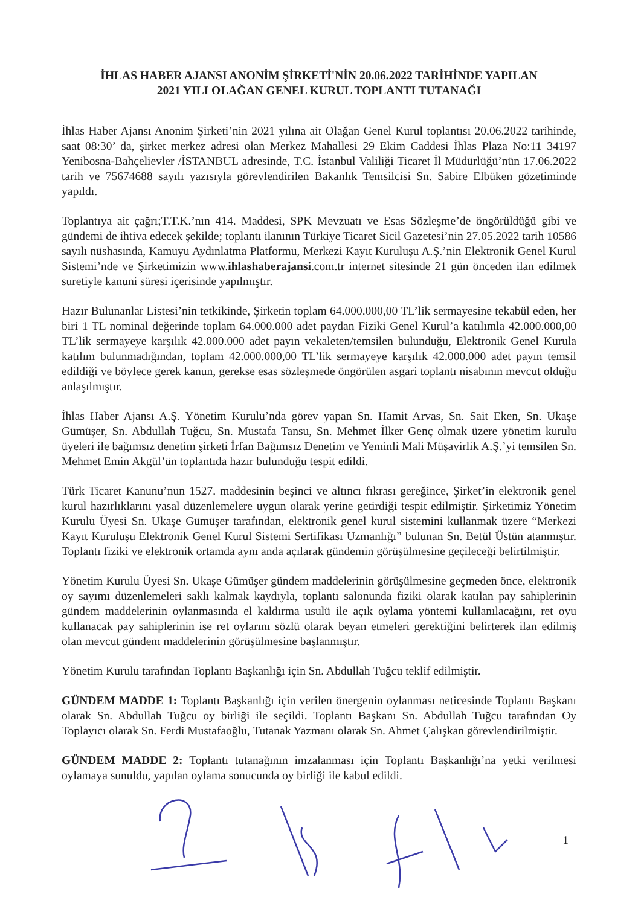İHLAS HABER AJANSI ANONİM ŞİRKETİ'NİN 20.06.2022 TARİHİNDE YAPILAN
2021 YILI OLAĞAN GENEL KURUL TOPLANTI TUTANAĞI
İhlas Haber Ajansı Anonim Şirketi’nin 2021 yılına ait Olağan Genel Kurul toplantısı 20.06.2022 tarihinde, saat 08:30’ da, şirket merkez adresi olan Merkez Mahallesi 29 Ekim Caddesi İhlas Plaza No:11 34197 Yenibosna-Bahçelievler /İSTANBUL adresinde, T.C. İstanbul Valiliği Ticaret İl Müdürlüğü’nün 17.06.2022 tarih ve 75674688 sayılı yazısıyla görevlendirilen Bakanlık Temsilcisi Sn. Sabire Elbüken gözetiminde yapıldı.
Toplantıya ait çağrı;T.T.K.’nın 414. Maddesi, SPK Mevzuatı ve Esas Sözleşme’de öngörüldüğü gibi ve gündemi de ihtiva edecek şekilde; toplantı ilanının Türkiye Ticaret Sicil Gazetesi’nin 27.05.2022 tarih 10586 sayılı nüshasında, Kamuyu Aydınlatma Platformu, Merkezi Kayıt Kuruluşu A.Ş.’nin Elektronik Genel Kurul Sistemi’nde ve Şirketimizin www.ihlashaberajansi.com.tr internet sitesinde 21 gün önceden ilan edilmek suretiyle kanuni süresi içerisinde yapılmıştır.
Hazır Bulunanlar Listesi’nin tetkikinde, Şirketin toplam 64.000.000,00 TL’lik sermayesine tekabül eden, her biri 1 TL nominal değerinde toplam 64.000.000 adet paydan Fiziki Genel Kurul’a katılımla 42.000.000,00 TL’lik sermayeye karşılık 42.000.000 adet payın vekaleten/temsilen bulunduğu, Elektronik Genel Kurula katılım bulunmadığından, toplam 42.000.000,00 TL’lik sermayeye karşılık 42.000.000 adet payın temsil edildiği ve böylece gerek kanun, gerekse esas sözleşmede öngörülen asgari toplantı nisabının mevcut olduğu anlaşılmıştır.
İhlas Haber Ajansı A.Ş. Yönetim Kurulu’nda görev yapan Sn. Hamit Arvas, Sn. Sait Eken, Sn. Ukaşe Gümüşer, Sn. Abdullah Tuğcu, Sn. Mustafa Tansu, Sn. Mehmet İlker Genç olmak üzere yönetim kurulu üyeleri ile bağımsız denetim şirketi İrfan Bağımsız Denetim ve Yeminli Mali Müşavirlik A.Ş.’yi temsilen Sn. Mehmet Emin Akgül’ün toplantıda hazır bulunduğu tespit edildi.
Türk Ticaret Kanunu’nun 1527. maddesinin beşinci ve altıncı fıkrası gereğince, Şirket’in elektronik genel kurul hazırlıklarını yasal düzenlemelere uygun olarak yerine getirdiği tespit edilmiştir. Şirketimiz Yönetim Kurulu Üyesi Sn. Ukaşe Gümüşer tarafından, elektronik genel kurul sistemini kullanmak üzere “Merkezi Kayıt Kuruluşu Elektronik Genel Kurul Sistemi Sertifikası Uzmanlığı” bulunan Sn. Betül Üstün atanmıştır. Toplantı fiziki ve elektronik ortamda aynı anda açılarak gündemin görüşülmesine geçileceği belirtilmiştir.
Yönetim Kurulu Üyesi Sn. Ukaşe Gümüşer gündem maddelerinin görüşülmesine geçmeden önce, elektronik oy sayımı düzenlemeleri saklı kalmak kaydıyla, toplantı salonunda fiziki olarak katılan pay sahiplerinin gündem maddelerinin oylanmasında el kaldırma usulü ile açık oylama yöntemi kullanılacağını, ret oyu kullanacak pay sahiplerinin ise ret oylarını sözlü olarak beyan etmeleri gerektiğini belirterek ilan edilmiş olan mevcut gündem maddelerinin görüşülmesine başlanmıştır.
Yönetim Kurulu tarafından Toplantı Başkanlığı için Sn. Abdullah Tuğcu teklif edilmiştir.
GÜNDEM MADDE 1: Toplantı Başkanlığı için verilen önergenin oylanması neticesinde Toplantı Başkanı olarak Sn. Abdullah Tuğcu oy birliği ile seçildi. Toplantı Başkanı Sn. Abdullah Tuğcu tarafından Oy Toplayıcı olarak Sn. Ferdi Mustafaoğlu, Tutanak Yazmanı olarak Sn. Ahmet Çalışkan görevlendirilmiştir.
GÜNDEM MADDE 2: Toplantı tutanağının imzalanması için Toplantı Başkanlığı’na yetki verilmesi oylamaya sunuldu, yapılan oylama sonucunda oy birliği ile kabul edildi.
1